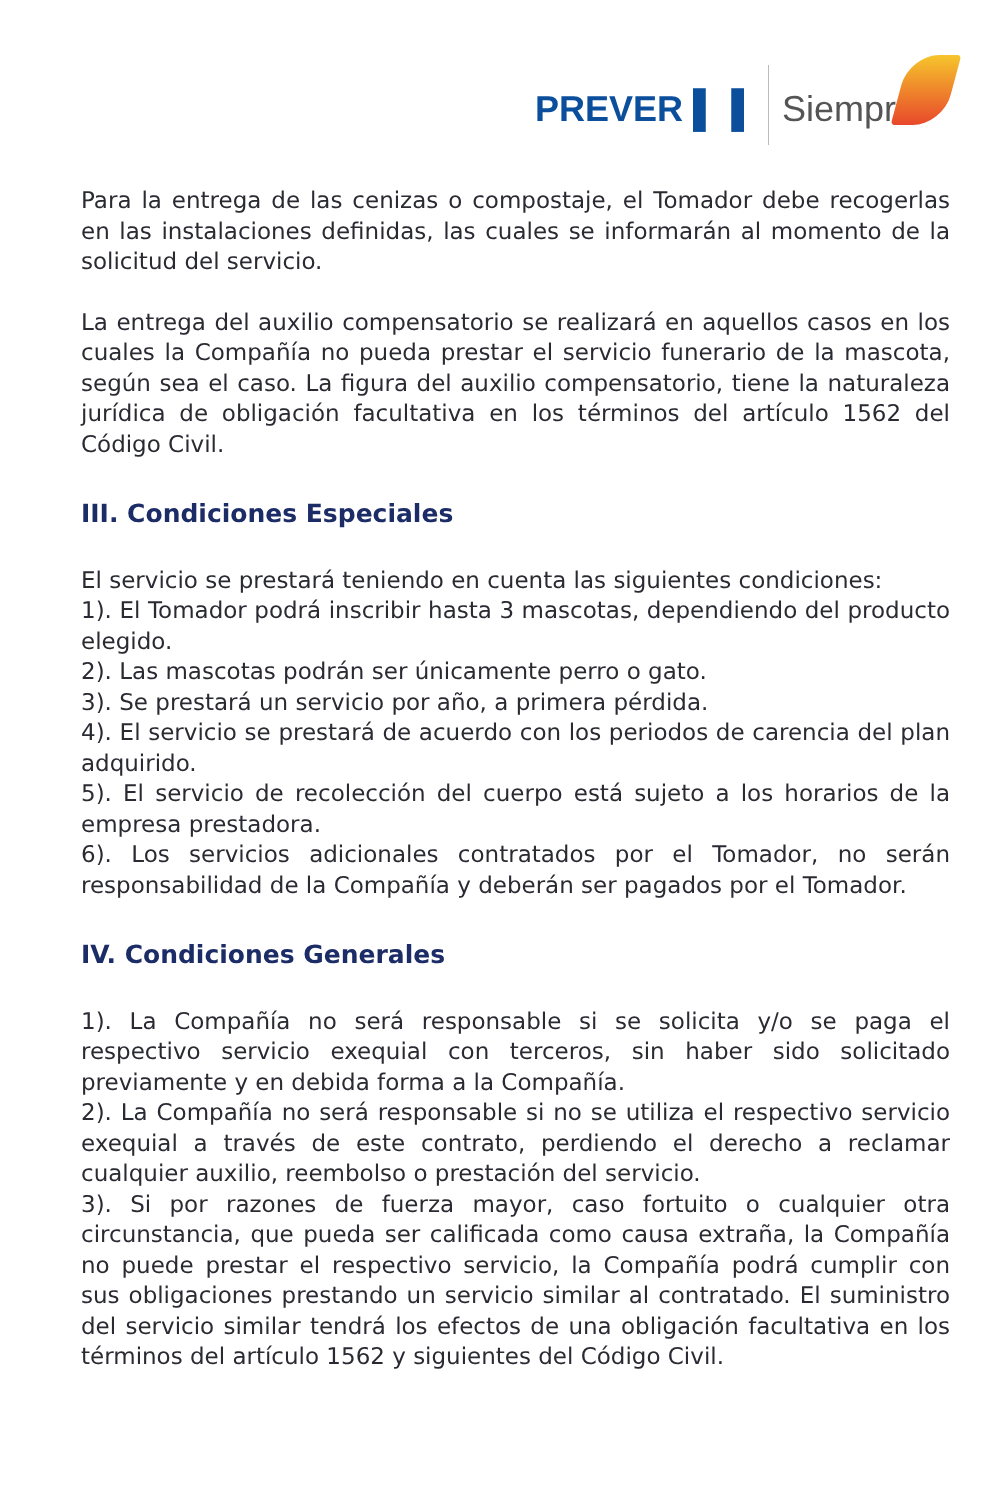PREVER ▌▐ Siempre
Para la entrega de las cenizas o compostaje, el Tomador debe recogerlas en las instalaciones definidas, las cuales se informarán al momento de la solicitud del servicio.
La entrega del auxilio compensatorio se realizará en aquellos casos en los cuales la Compañía no pueda prestar el servicio funerario de la mascota, según sea el caso. La figura del auxilio compensatorio, tiene la naturaleza jurídica de obligación facultativa en los términos del artículo 1562 del Código Civil.
III. Condiciones Especiales
El servicio se prestará teniendo en cuenta las siguientes condiciones:
1). El Tomador podrá inscribir hasta 3 mascotas, dependiendo del producto elegido.
2). Las mascotas podrán ser únicamente perro o gato.
3). Se prestará un servicio por año, a primera pérdida.
4). El servicio se prestará de acuerdo con los periodos de carencia del plan adquirido.
5). El servicio de recolección del cuerpo está sujeto a los horarios de la empresa prestadora.
6). Los servicios adicionales contratados por el Tomador, no serán responsabilidad de la Compañía y deberán ser pagados por el Tomador.
IV. Condiciones Generales
1). La Compañía no será responsable si se solicita y/o se paga el respectivo servicio exequial con terceros, sin haber sido solicitado previamente y en debida forma a la Compañía.
2). La Compañía no será responsable si no se utiliza el respectivo servicio exequial a través de este contrato, perdiendo el derecho a reclamar cualquier auxilio, reembolso o prestación del servicio.
3). Si por razones de fuerza mayor, caso fortuito o cualquier otra circunstancia, que pueda ser calificada como causa extraña, la Compañía no puede prestar el respectivo servicio, la Compañía podrá cumplir con sus obligaciones prestando un servicio similar al contratado. El suministro del servicio similar tendrá los efectos de una obligación facultativa en los términos del artículo 1562 y siguientes del Código Civil.